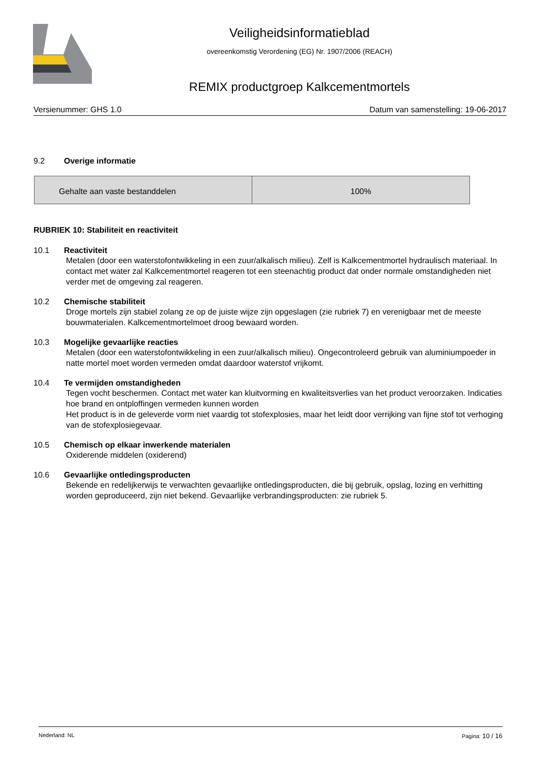Veiligheidsinformatieblad
overeenkomstig Verordening (EG) Nr. 1907/2006 (REACH)
REMIX productgroep Kalkcementmortels
Versienummer: GHS 1.0 Datum van samenstelling: 19-06-2017
9.2 Overige informatie
| Gehalte aan vaste bestanddelen | 100% |
RUBRIEK 10: Stabiliteit en reactiviteit
10.1 Reactiviteit
Metalen (door een waterstofontwikkeling in een zuur/alkalisch milieu). Zelf is Kalkcementmortel hydraulisch materiaal. In contact met water zal Kalkcementmortel reageren tot een steenachtig product dat onder normale omstandigheden niet verder met de omgeving zal reageren.
10.2 Chemische stabiliteit
Droge mortels zijn stabiel zolang ze op de juiste wijze zijn opgeslagen (zie rubriek 7) en verenigbaar met de meeste bouwmaterialen. Kalkcementmortelmoet droog bewaard worden.
10.3 Mogelijke gevaarlijke reacties
Metalen (door een waterstofontwikkeling in een zuur/alkalisch milieu). Ongecontroleerd gebruik van aluminiumpoeder in natte mortel moet worden vermeden omdat daardoor waterstof vrijkomt.
10.4 Te vermijden omstandigheden
Tegen vocht beschermen. Contact met water kan kluitvorming en kwaliteitsverlies van het product veroorzaken. Indicaties hoe brand en ontploffingen vermeden kunnen worden
Het product is in de geleverde vorm niet vaardig tot stofexplosies, maar het leidt door verrijking van fijne stof tot verhoging van de stofexplosiegevaar.
10.5 Chemisch op elkaar inwerkende materialen
Oxiderende middelen (oxiderend)
10.6 Gevaarlijke ontledingsproducten
Bekende en redelijkerwijs te verwachten gevaarlijke ontledingsproducten, die bij gebruik, opslag, lozing en verhitting worden geproduceerd, zijn niet bekend. Gevaarlijke verbrandingsproducten: zie rubriek 5.
Nederland: NL Pagina: 10 / 16